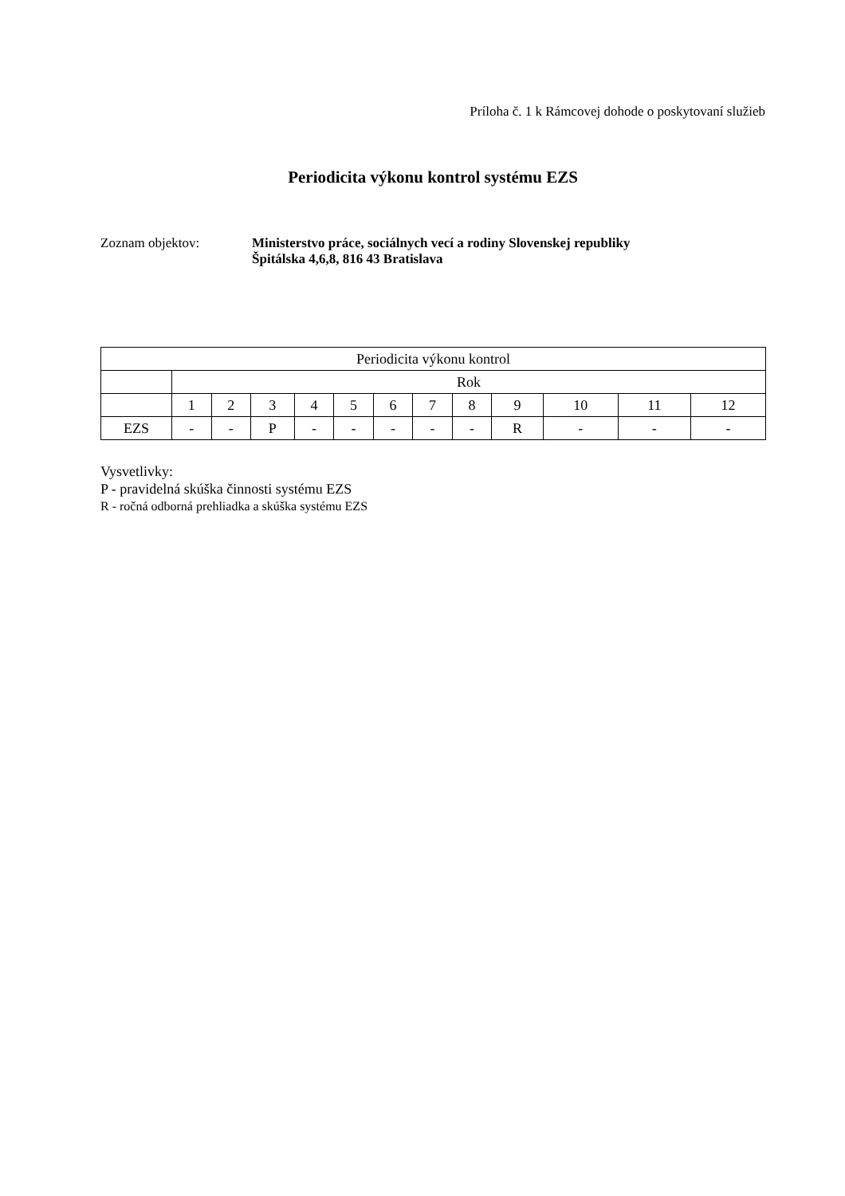Príloha č. 1 k Rámcovej dohode o poskytovaní služieb
Periodicita výkonu kontrol systému EZS
Zoznam objektov:
Ministerstvo práce, sociálnych vecí a rodiny Slovenskej republiky
Špitálska 4,6,8, 816 43 Bratislava
| Periodicita výkonu kontrol | | | | | | | | | | | | |
| | Rok | | | | | | | | | | | |
| | 1 | 2 | 3 | 4 | 5 | 6 | 7 | 8 | 9 | 10 | 11 | 12 |
| EZS | - | - | P | - | - | - | - | - | R | - | - | - |
Vysvetlivky:
P - pravidelná skúška činnosti systému EZS
R - ročná odborná prehliadka a skúška systému EZS